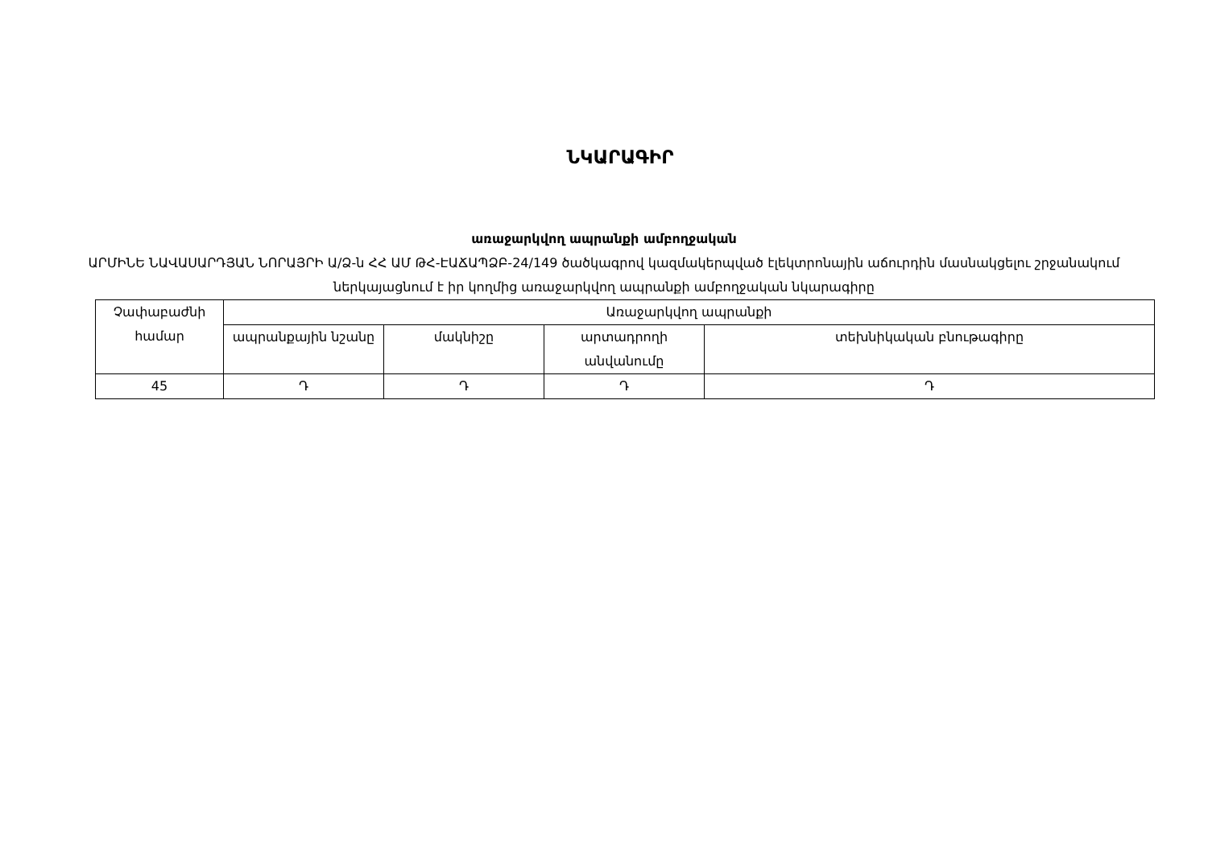ՆԿԱՐԱԳԻՐ
առաջարկվող ապրանքի ամբողջական
ԱՐՄԻՆԵ ՆԱՎԱՍԱՐԴՅԱՆ ՆՈՐԱՅՐԻ Ա/Ձ-ն ՀՀ ԱՄ ԹՀ-ԷԱՃԱՊՁԲ-24/149 ծածկագրով կազմակերպված էլեկտրոնային աճուրդին մասնակցելու շրջանակում ներկայացնում է իր կողմից առաջարկվող ապրանքի ամբողջական նկարագիրը
| Չափաբաժնի համար | Առաջարկվող ապրանքի | | | |
| | ապրանքային նշանը | մակնիշը | արտադրողի անվանումը | տեխնիկական բնութագիրը |
| 45 | Դ | Դ | Դ | Դ |